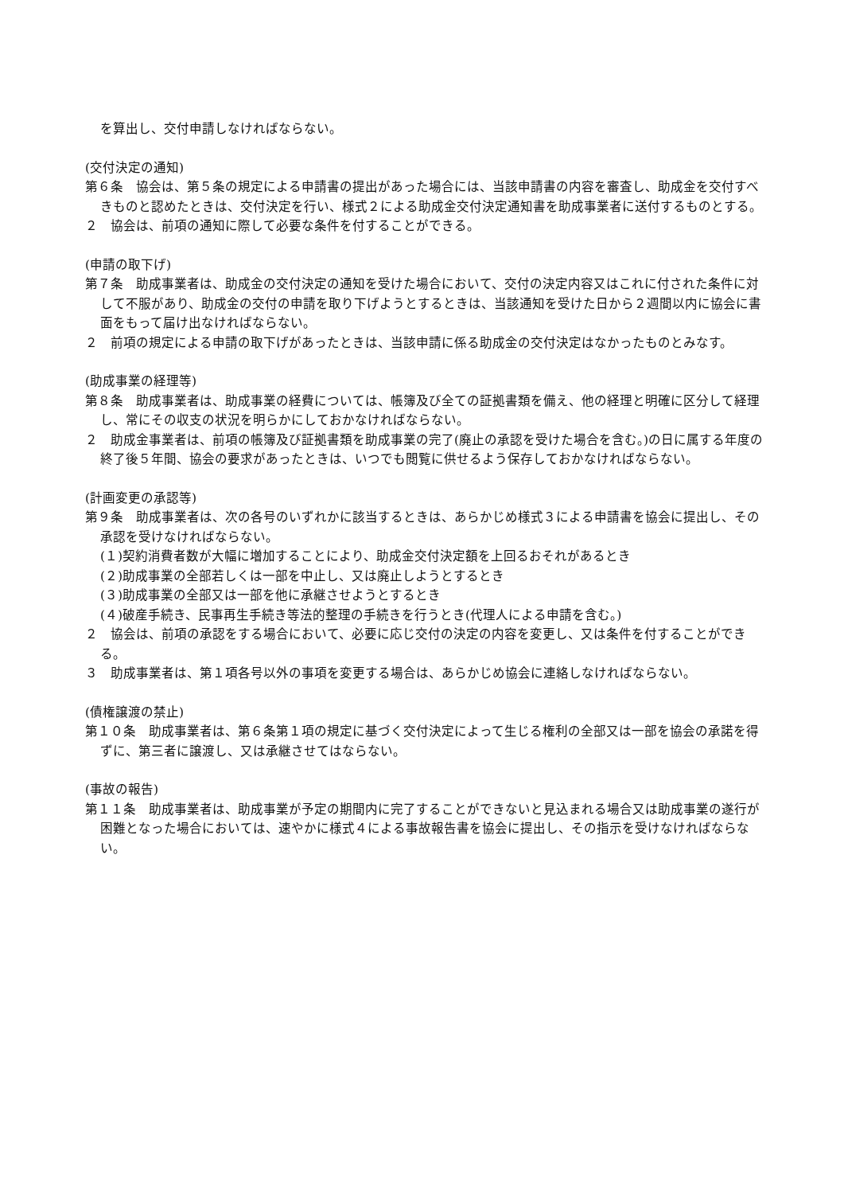を算出し、交付申請しなければならない。
(交付決定の通知)
第６条　協会は、第５条の規定による申請書の提出があった場合には、当該申請書の内容を審査し、助成金を交付すべきものと認めたときは、交付決定を行い、様式２による助成金交付決定通知書を助成事業者に送付するものとする。
２　協会は、前項の通知に際して必要な条件を付することができる。
(申請の取下げ)
第７条　助成事業者は、助成金の交付決定の通知を受けた場合において、交付の決定内容又はこれに付された条件に対して不服があり、助成金の交付の申請を取り下げようとするときは、当該通知を受けた日から２週間以内に協会に書面をもって届け出なければならない。
２　前項の規定による申請の取下げがあったときは、当該申請に係る助成金の交付決定はなかったものとみなす。
(助成事業の経理等)
第８条　助成事業者は、助成事業の経費については、帳簿及び全ての証拠書類を備え、他の経理と明確に区分して経理し、常にその収支の状況を明らかにしておかなければならない。
２　助成金事業者は、前項の帳簿及び証拠書類を助成事業の完了(廃止の承認を受けた場合を含む。)の日に属する年度の終了後５年間、協会の要求があったときは、いつでも閲覧に供せるよう保存しておかなければならない。
(計画変更の承認等)
第９条　助成事業者は、次の各号のいずれかに該当するときは、あらかじめ様式３による申請書を協会に提出し、その承認を受けなければならない。
(１)契約消費者数が大幅に増加することにより、助成金交付決定額を上回るおそれがあるとき
(２)助成事業の全部若しくは一部を中止し、又は廃止しようとするとき
(３)助成事業の全部又は一部を他に承継させようとするとき
(４)破産手続き、民事再生手続き等法的整理の手続きを行うとき(代理人による申請を含む。)
２　協会は、前項の承認をする場合において、必要に応じ交付の決定の内容を変更し、又は条件を付することができる。
３　助成事業者は、第１項各号以外の事項を変更する場合は、あらかじめ協会に連絡しなければならない。
(債権譲渡の禁止)
第１０条　助成事業者は、第６条第１項の規定に基づく交付決定によって生じる権利の全部又は一部を協会の承諾を得ずに、第三者に譲渡し、又は承継させてはならない。
(事故の報告)
第１１条　助成事業者は、助成事業が予定の期間内に完了することができないと見込まれる場合又は助成事業の遂行が困難となった場合においては、速やかに様式４による事故報告書を協会に提出し、その指示を受けなければならない。